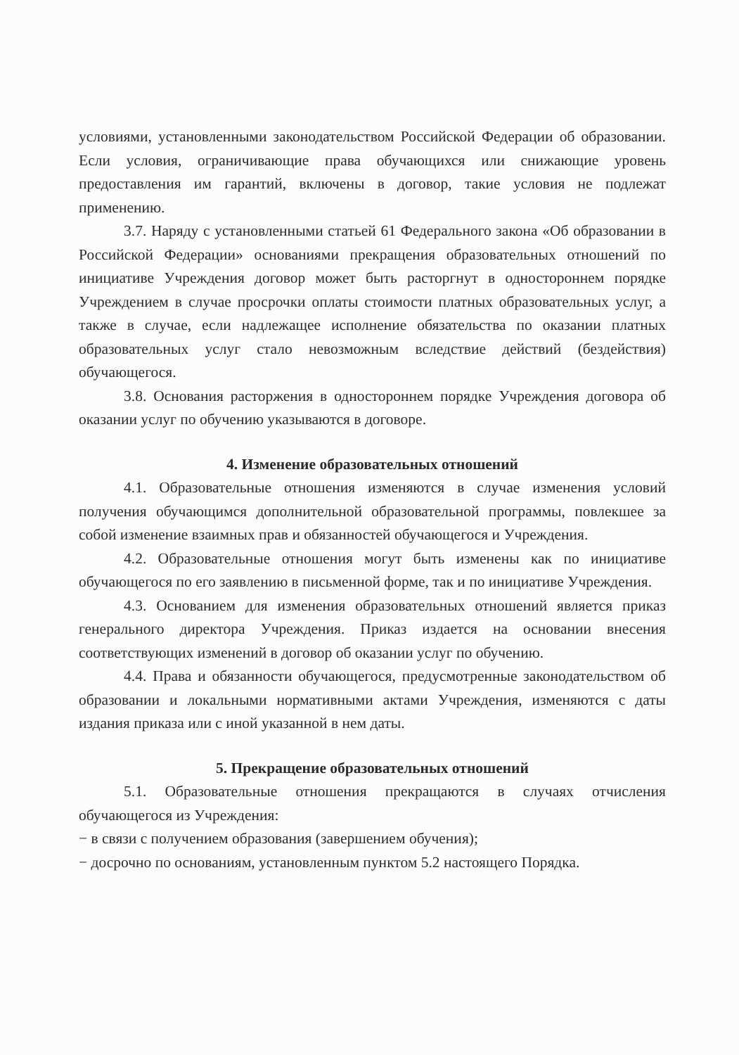условиями, установленными законодательством Российской Федерации об образовании. Если условия, ограничивающие права обучающихся или снижающие уровень предоставления им гарантий, включены в договор, такие условия не подлежат применению.
3.7. Наряду с установленными статьей 61 Федерального закона «Об образовании в Российской Федерации» основаниями прекращения образовательных отношений по инициативе Учреждения договор может быть расторгнут в одностороннем порядке Учреждением в случае просрочки оплаты стоимости платных образовательных услуг, а также в случае, если надлежащее исполнение обязательства по оказании платных образовательных услуг стало невозможным вследствие действий (бездействия) обучающегося.
3.8. Основания расторжения в одностороннем порядке Учреждения договора об оказании услуг по обучению указываются в договоре.
4. Изменение образовательных отношений
4.1. Образовательные отношения изменяются в случае изменения условий получения обучающимся дополнительной образовательной программы, повлекшее за собой изменение взаимных прав и обязанностей обучающегося и Учреждения.
4.2. Образовательные отношения могут быть изменены как по инициативе обучающегося по его заявлению в письменной форме, так и по инициативе Учреждения.
4.3. Основанием для изменения образовательных отношений является приказ генерального директора Учреждения. Приказ издается на основании внесения соответствующих изменений в договор об оказании услуг по обучению.
4.4. Права и обязанности обучающегося, предусмотренные законодательством об образовании и локальными нормативными актами Учреждения, изменяются с даты издания приказа или с иной указанной в нем даты.
5. Прекращение образовательных отношений
5.1. Образовательные отношения прекращаются в случаях отчисления обучающегося из Учреждения:
− в связи с получением образования (завершением обучения);
− досрочно по основаниям, установленным пунктом 5.2 настоящего Порядка.